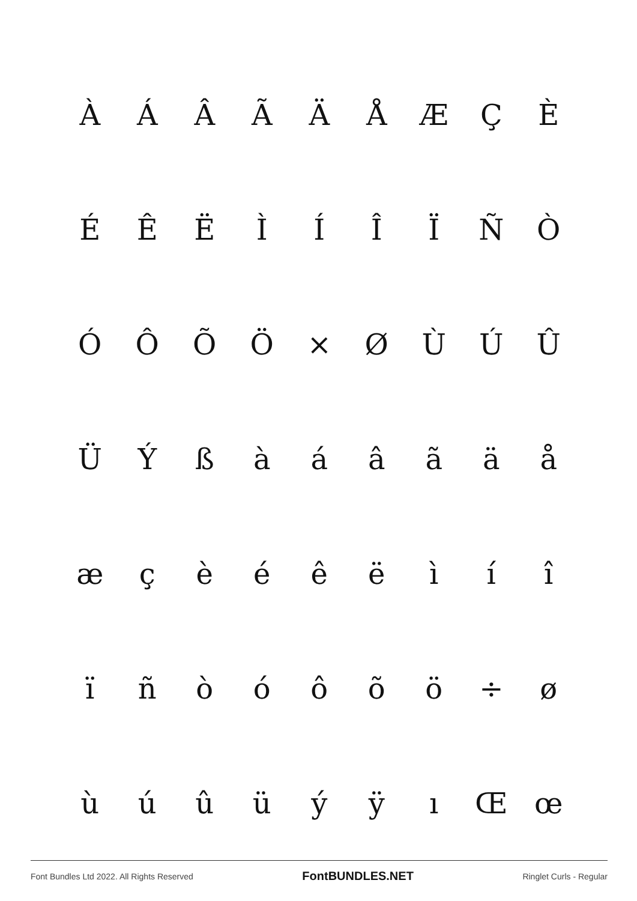| À | Á | Â | Ã | Ä | Å | Æ | Ç | È |
| É | Ê | Ë | Ì | Í | Î | Ï | Ñ | Ò |
| Ó | Ô | Õ | Ö | × | Ø | Ù | Ú | Û |
| Ü | Ý | ß | à | á | â | ã | ä | å |
| æ | ç | è | é | ê | ë | ì | í | î |
| ï | ñ | ò | ó | ô | õ | ö | ÷ | ø |
| ù | ú | û | ü | ý | ÿ | ı | Œ | œ |
Font Bundles Ltd 2022. All Rights Reserved FontBUNDLES.NET Ringlet Curls - Regular